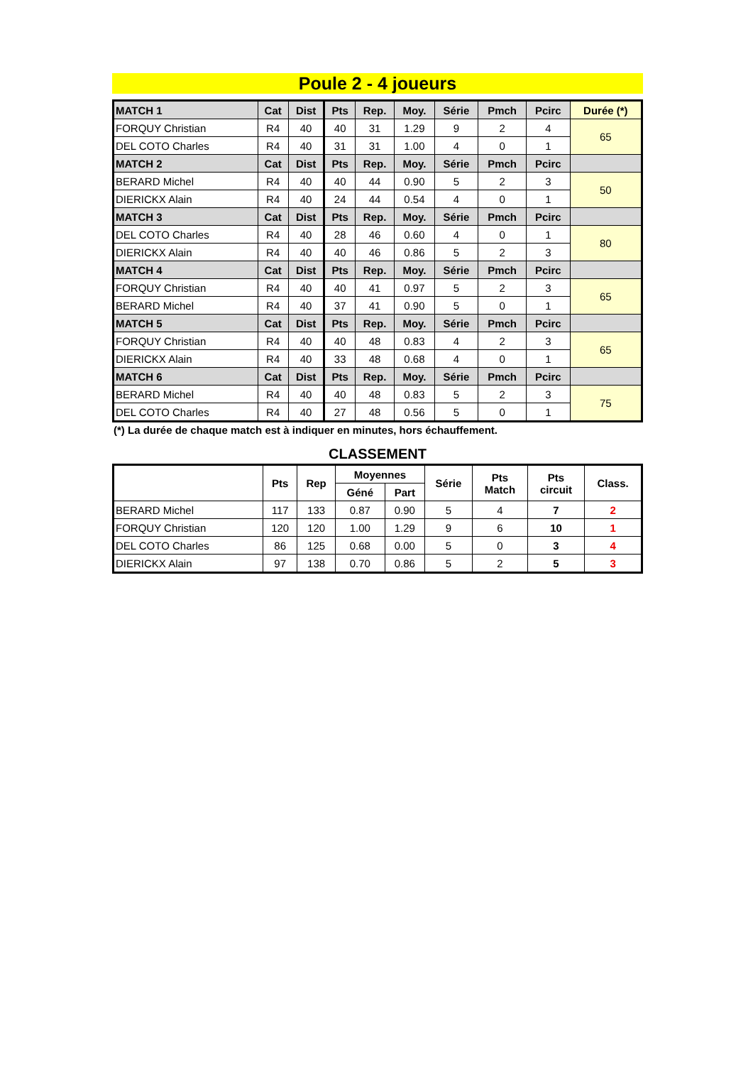Poule 2 - 4 joueurs
| MATCH 1 | Cat | Dist | Pts | Rep. | Moy. | Série | Pmch | Pcirc | Durée (*) |
| --- | --- | --- | --- | --- | --- | --- | --- | --- | --- |
| FORQUY Christian | R4 | 40 | 40 | 31 | 1.29 | 9 | 2 | 4 | 65 |
| DEL COTO Charles | R4 | 40 | 31 | 31 | 1.00 | 4 | 0 | 1 | |
| MATCH 2 | Cat | Dist | Pts | Rep. | Moy. | Série | Pmch | Pcirc | |
| BERARD Michel | R4 | 40 | 40 | 44 | 0.90 | 5 | 2 | 3 | 50 |
| DIERICKX Alain | R4 | 40 | 24 | 44 | 0.54 | 4 | 0 | 1 | |
| MATCH 3 | Cat | Dist | Pts | Rep. | Moy. | Série | Pmch | Pcirc | |
| DEL COTO Charles | R4 | 40 | 28 | 46 | 0.60 | 4 | 0 | 1 | 80 |
| DIERICKX Alain | R4 | 40 | 40 | 46 | 0.86 | 5 | 2 | 3 | |
| MATCH 4 | Cat | Dist | Pts | Rep. | Moy. | Série | Pmch | Pcirc | |
| FORQUY Christian | R4 | 40 | 40 | 41 | 0.97 | 5 | 2 | 3 | 65 |
| BERARD Michel | R4 | 40 | 37 | 41 | 0.90 | 5 | 0 | 1 | |
| MATCH 5 | Cat | Dist | Pts | Rep. | Moy. | Série | Pmch | Pcirc | |
| FORQUY Christian | R4 | 40 | 40 | 48 | 0.83 | 4 | 2 | 3 | 65 |
| DIERICKX Alain | R4 | 40 | 33 | 48 | 0.68 | 4 | 0 | 1 | |
| MATCH 6 | Cat | Dist | Pts | Rep. | Moy. | Série | Pmch | Pcirc | |
| BERARD Michel | R4 | 40 | 40 | 48 | 0.83 | 5 | 2 | 3 | 75 |
| DEL COTO Charles | R4 | 40 | 27 | 48 | 0.56 | 5 | 0 | 1 | |
(*) La durée de chaque match est à indiquer en minutes, hors échauffement.
CLASSEMENT
| | Pts | Rep | Moyennes | | Série | Pts Match | Pts circuit | Class. |
| --- | --- | --- | --- | --- | --- | --- | --- | --- |
| | | | Géné | Part | | | | |
| BERARD Michel | 117 | 133 | 0.87 | 0.90 | 5 | 4 | 7 | 2 |
| FORQUY Christian | 120 | 120 | 1.00 | 1.29 | 9 | 6 | 10 | 1 |
| DEL COTO Charles | 86 | 125 | 0.68 | 0.00 | 5 | 0 | 3 | 4 |
| DIERICKX Alain | 97 | 138 | 0.70 | 0.86 | 5 | 2 | 5 | 3 |